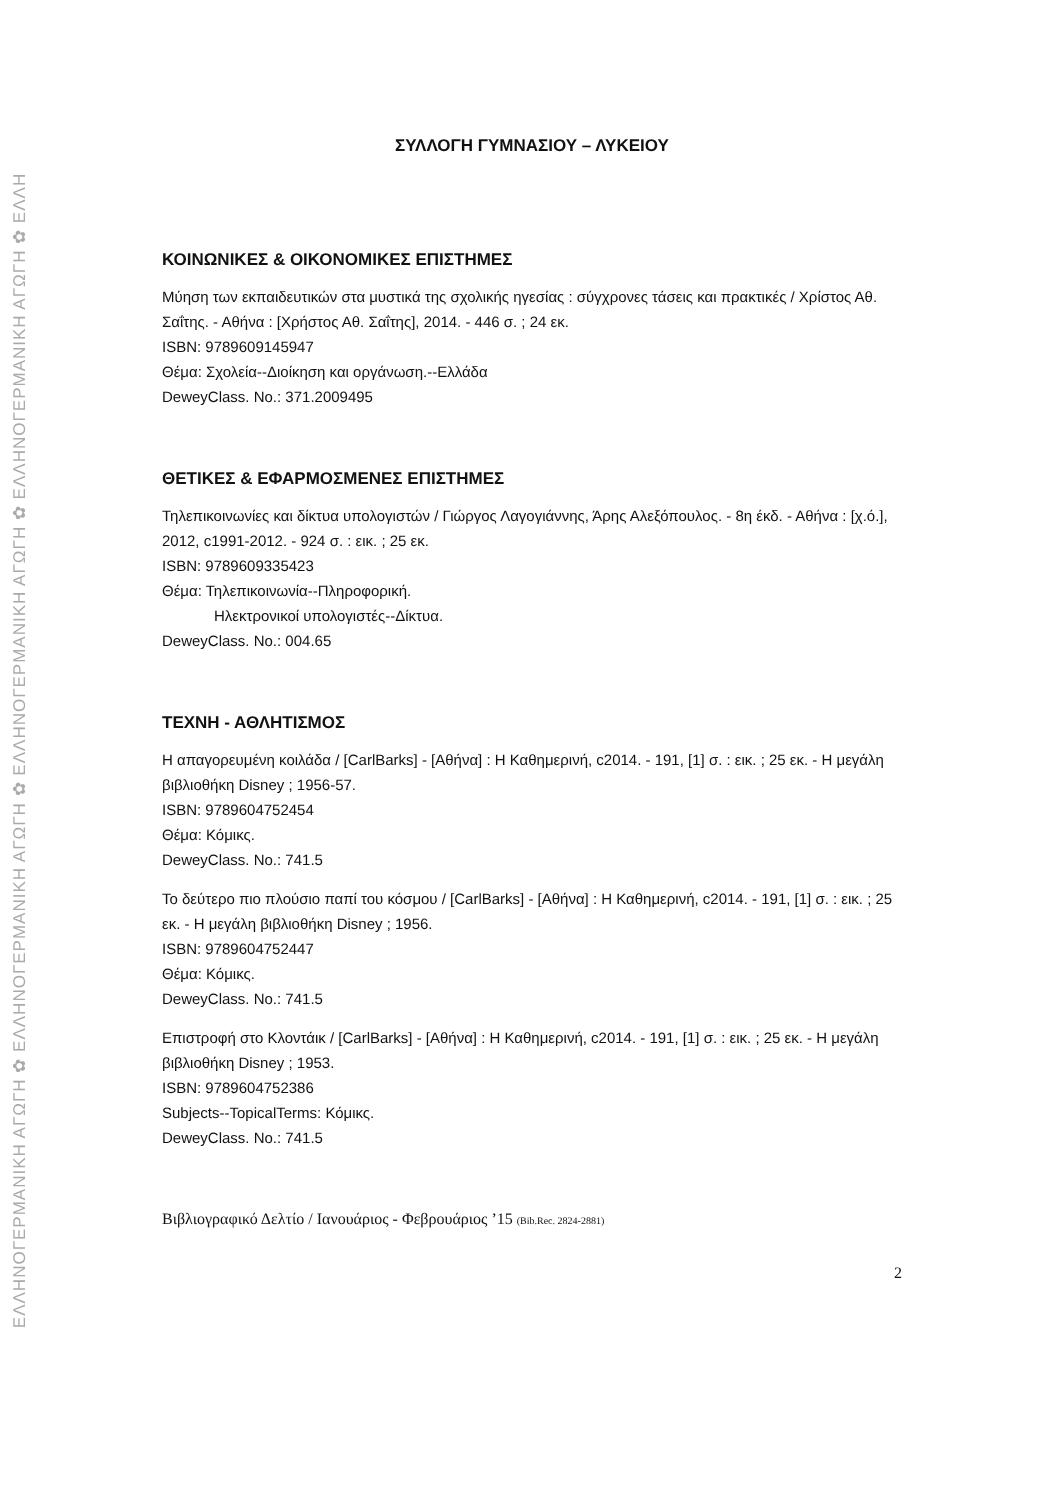ΕΛΛΗΝΟΓΕΡΜΑΝΙΚΗ ΑΓΩΓΗ ✿ ΕΛΛΗΝΟΓΕΡΜΑΝΙΚΗ ΑΓΩΓΗ ✿ ΕΛΛΗΝΟΓΕΡΜΑΝΙΚΗ ΑΓΩΓΗ ✿ ΕΛΛΗΝΟΓΕΡΜΑΝΙΚΗ ΑΓΩΓΗ ✿ ΕΛΛΗ
ΣΥΛΛΟΓΗ ΓΥΜΝΑΣΙΟΥ – ΛΥΚΕΙΟΥ
ΚΟΙΝΩΝΙΚΕΣ & ΟΙΚΟΝΟΜΙΚΕΣ ΕΠΙΣΤΗΜΕΣ
Μύηση των εκπαιδευτικών στα μυστικά της σχολικής ηγεσίας : σύγχρονες τάσεις και πρακτικές / Χρίστος Αθ. Σαΐτης. - Αθήνα : [Χρήστος Αθ. Σαΐτης], 2014. - 446 σ. ; 24 εκ.
ISBN: 9789609145947
Θέμα: Σχολεία--Διοίκηση και οργάνωση.--Ελλάδα
DeweyClass. No.: 371.2009495
ΘΕΤΙΚΕΣ & ΕΦΑΡΜΟΣΜΕΝΕΣ ΕΠΙΣΤΗΜΕΣ
Τηλεπικοινωνίες και δίκτυα υπολογιστών / Γιώργος Λαγογιάννης, Άρης Αλεξόπουλος. - 8η έκδ. - Αθήνα : [χ.ό.], 2012, c1991-2012. - 924 σ. : εικ. ; 25 εκ.
ISBN: 9789609335423
Θέμα: Τηλεπικοινωνία--Πληροφορική.
Ηλεκτρονικοί υπολογιστές--Δίκτυα.
DeweyClass. No.: 004.65
ΤΕΧΝΗ - ΑΘΛΗΤΙΣΜΟΣ
Η απαγορευμένη κοιλάδα / [CarlBarks] - [Αθήνα] : Η Καθημερινή, c2014. - 191, [1] σ. : εικ. ; 25 εκ. - Η μεγάλη βιβλιοθήκη Disney ; 1956-57.
ISBN: 9789604752454
Θέμα: Κόμικς.
DeweyClass. No.: 741.5
Το δεύτερο πιο πλούσιο παπί του κόσμου / [CarlBarks] - [Αθήνα] : Η Καθημερινή, c2014. - 191, [1] σ. : εικ. ; 25 εκ. - Η μεγάλη βιβλιοθήκη Disney ; 1956.
ISBN: 9789604752447
Θέμα: Κόμικς.
DeweyClass. No.: 741.5
Επιστροφή στο Κλοντάικ / [CarlBarks] - [Αθήνα] : Η Καθημερινή, c2014. - 191, [1] σ. : εικ. ; 25 εκ. - Η μεγάλη βιβλιοθήκη Disney ; 1953.
ISBN: 9789604752386
Subjects--TopicalTerms: Κόμικς.
DeweyClass. No.: 741.5
Βιβλιογραφικό Δελτίο / Ιανουάριος - Φεβρουάριος ’15 (Bib.Rec. 2824-2881)
2